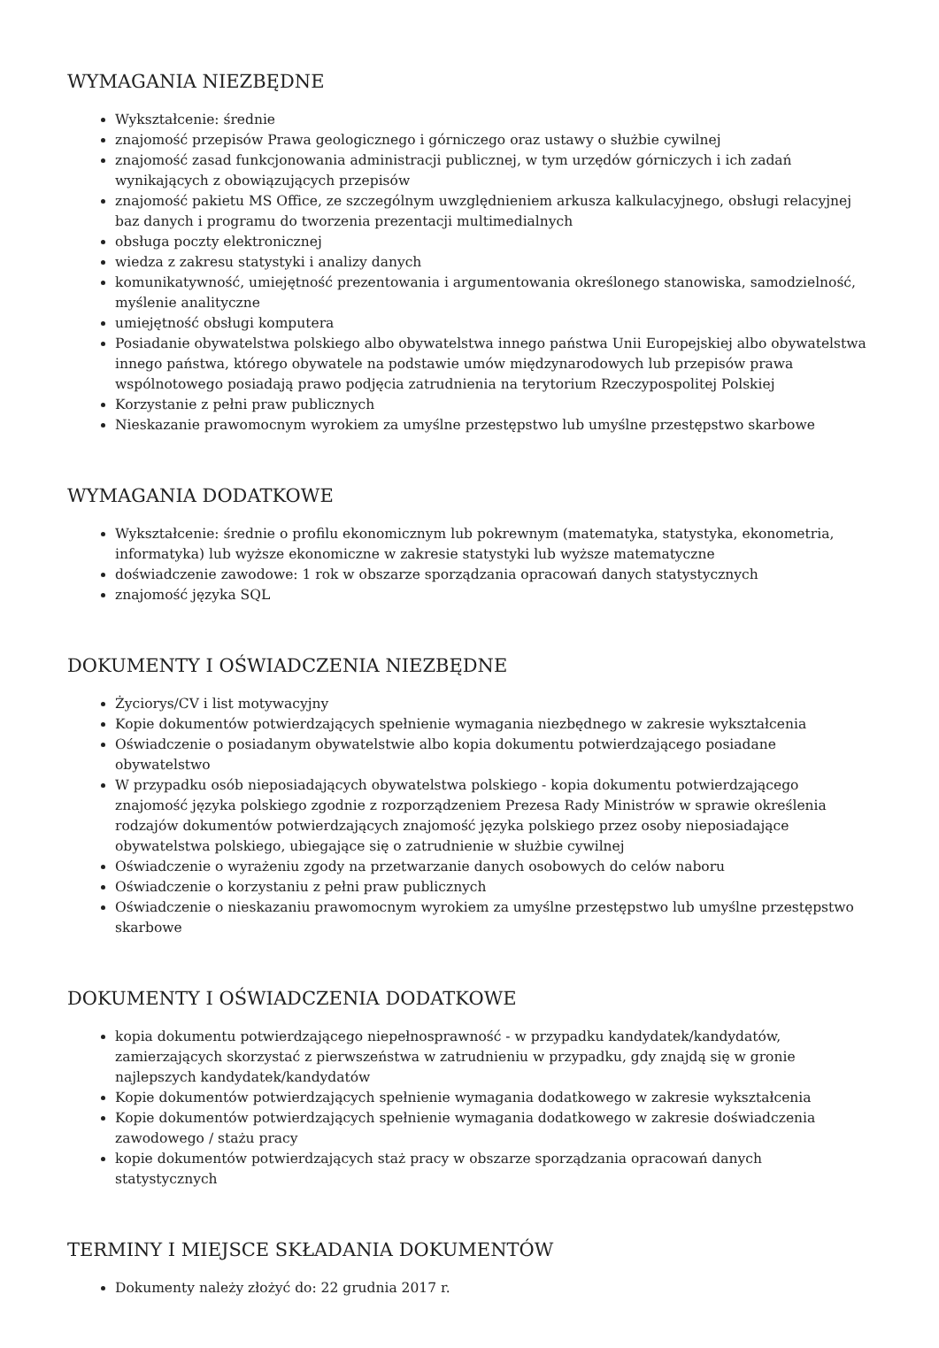WYMAGANIA NIEZBĘDNE
Wykształcenie: średnie
znajomość przepisów Prawa geologicznego i górniczego oraz ustawy o służbie cywilnej
znajomość zasad funkcjonowania administracji publicznej, w tym urzędów górniczych i ich zadań wynikających z obowiązujących przepisów
znajomość pakietu MS Office, ze szczególnym uwzględnieniem arkusza kalkulacyjnego, obsługi relacyjnej baz danych i programu do tworzenia prezentacji multimedialnych
obsługa poczty elektronicznej
wiedza z zakresu statystyki i analizy danych
komunikatywność, umiejętność prezentowania i argumentowania określonego stanowiska, samodzielność, myślenie analityczne
umiejętność obsługi komputera
Posiadanie obywatelstwa polskiego albo obywatelstwa innego państwa Unii Europejskiej albo obywatelstwa innego państwa, którego obywatele na podstawie umów międzynarodowych lub przepisów prawa wspólnotowego posiadają prawo podjęcia zatrudnienia na terytorium Rzeczypospolitej Polskiej
Korzystanie z pełni praw publicznych
Nieskazanie prawomocnym wyrokiem za umyślne przestępstwo lub umyślne przestępstwo skarbowe
WYMAGANIA DODATKOWE
Wykształcenie: średnie o profilu ekonomicznym lub pokrewnym (matematyka, statystyka, ekonometria, informatyka) lub wyższe ekonomiczne w zakresie statystyki lub wyższe matematyczne
doświadczenie zawodowe: 1 rok w obszarze sporządzania opracowań danych statystycznych
znajomość języka SQL
DOKUMENTY I OŚWIADCZENIA NIEZBĘDNE
Życiorys/CV i list motywacyjny
Kopie dokumentów potwierdzających spełnienie wymagania niezbędnego w zakresie wykształcenia
Oświadczenie o posiadanym obywatelstwie albo kopia dokumentu potwierdzającego posiadane obywatelstwo
W przypadku osób nieposiadających obywatelstwa polskiego - kopia dokumentu potwierdzającego znajomość języka polskiego zgodnie z rozporządzeniem Prezesa Rady Ministrów w sprawie określenia rodzajów dokumentów potwierdzających znajomość języka polskiego przez osoby nieposiadające obywatelstwa polskiego, ubiegające się o zatrudnienie w służbie cywilnej
Oświadczenie o wyrażeniu zgody na przetwarzanie danych osobowych do celów naboru
Oświadczenie o korzystaniu z pełni praw publicznych
Oświadczenie o nieskazaniu prawomocnym wyrokiem za umyślne przestępstwo lub umyślne przestępstwo skarbowe
DOKUMENTY I OŚWIADCZENIA DODATKOWE
kopia dokumentu potwierdzającego niepełnosprawność - w przypadku kandydatek/kandydatów, zamierzających skorzystać z pierwszeństwa w zatrudnieniu w przypadku, gdy znajdą się w gronie najlepszych kandydatek/kandydatów
Kopie dokumentów potwierdzających spełnienie wymagania dodatkowego w zakresie wykształcenia
Kopie dokumentów potwierdzających spełnienie wymagania dodatkowego w zakresie doświadczenia zawodowego / stażu pracy
kopie dokumentów potwierdzających staż pracy w obszarze sporządzania opracowań danych statystycznych
TERMINY I MIEJSCE SKŁADANIA DOKUMENTÓW
Dokumenty należy złożyć do: 22 grudnia 2017 r.